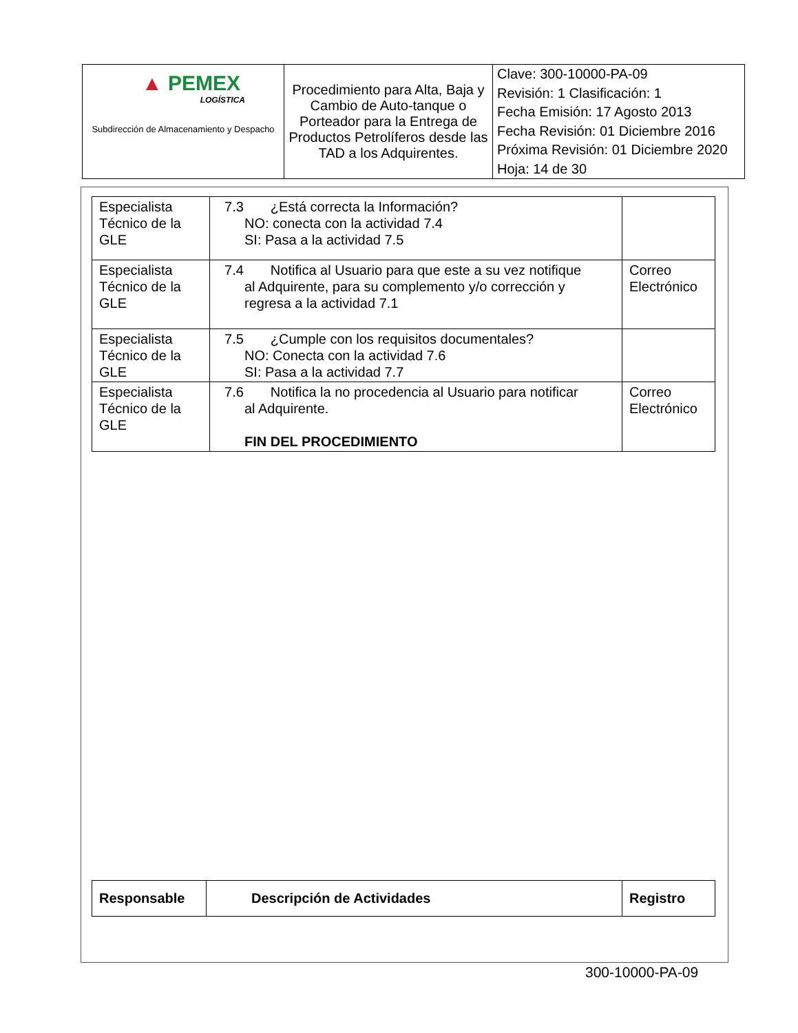| ▲ PEMEX LOGÍSTICA Subdirección de Almacenamiento y Despacho | Procedimiento para Alta, Baja y Cambio de Auto-tanque o Porteador para la Entrega de Productos Petrolíferos desde las TAD a los Adquirentes. | Clave: 300-10000-PA-09 Revisión: 1 Clasificación: 1 Fecha Emisión: 17 Agosto 2013 Fecha Revisión: 01 Diciembre 2016 Próxima Revisión: 01 Diciembre 2020 Hoja: 14 de 30 |
| Especialista Técnico de la GLE | 7.3 ¿Está correcta la Información? NO: conecta con la actividad 7.4 SI: Pasa a la actividad 7.5 | |
| Especialista Técnico de la GLE | 7.4 Notifica al Usuario para que este a su vez notifique al Adquirente, para su complemento y/o corrección y regresa a la actividad 7.1 | Correo Electrónico |
| Especialista Técnico de la GLE | 7.5 ¿Cumple con los requisitos documentales? NO: Conecta con la actividad 7.6 SI: Pasa a la actividad 7.7 | |
| Especialista Técnico de la GLE | 7.6 Notifica la no procedencia al Usuario para notificar al Adquirente. FIN DEL PROCEDIMIENTO | Correo Electrónico |
| Responsable | Descripción de Actividades | Registro |
| --- | --- | --- |
300-10000-PA-09